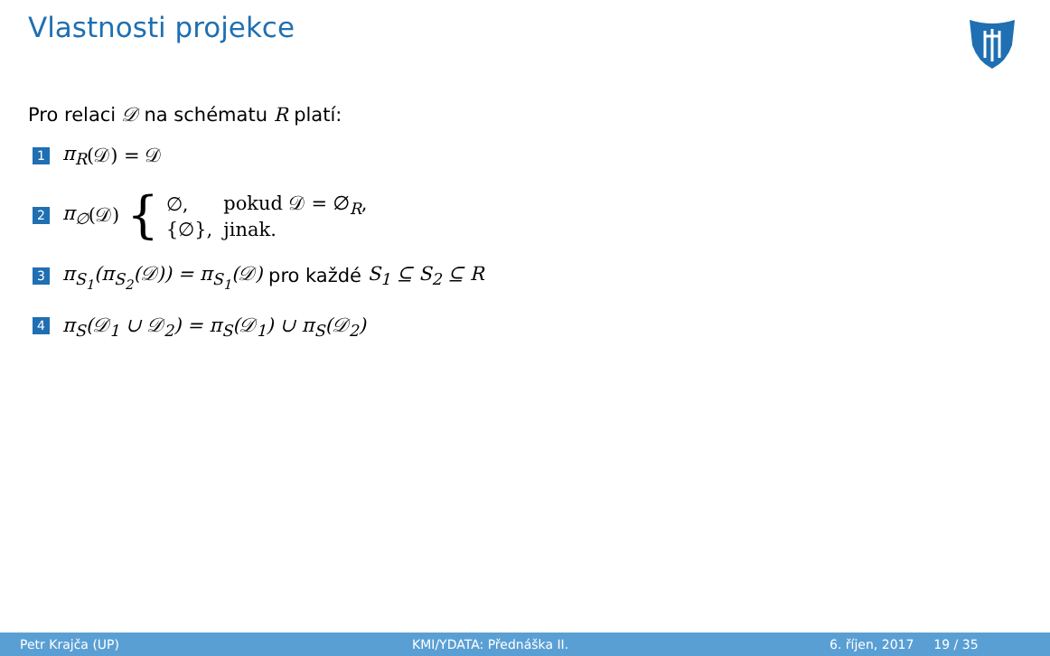Vlastnosti projekce
Pro relaci 𝒟 na schématu R platí:
1 π<sub>R</sub> (𝒟) = 𝒟
2 π<sub>∅</sub> (𝒟) {
| ∅, | pokud 𝒟 = ∅<sub>R</sub>, |
| {∅}, | jinak. |
3 π<sub>S<sub>1</sub></sub>(π<sub>S<sub>2</sub></sub>(𝒟)) = π<sub>S<sub>1</sub></sub>(𝒟) pro každé S<sub>1</sub> ⊆ S<sub>2</sub> ⊆ R
4 π<sub>S</sub>(𝒟<sub>1</sub> ∪ 𝒟<sub>2</sub>) = π<sub>S</sub>(𝒟<sub>1</sub>) ∪ π<sub>S</sub>(𝒟<sub>2</sub>)
Petr Krajča (UP) KMI/YDATA: Přednáška II. 6. říjen, 2017 19 / 35